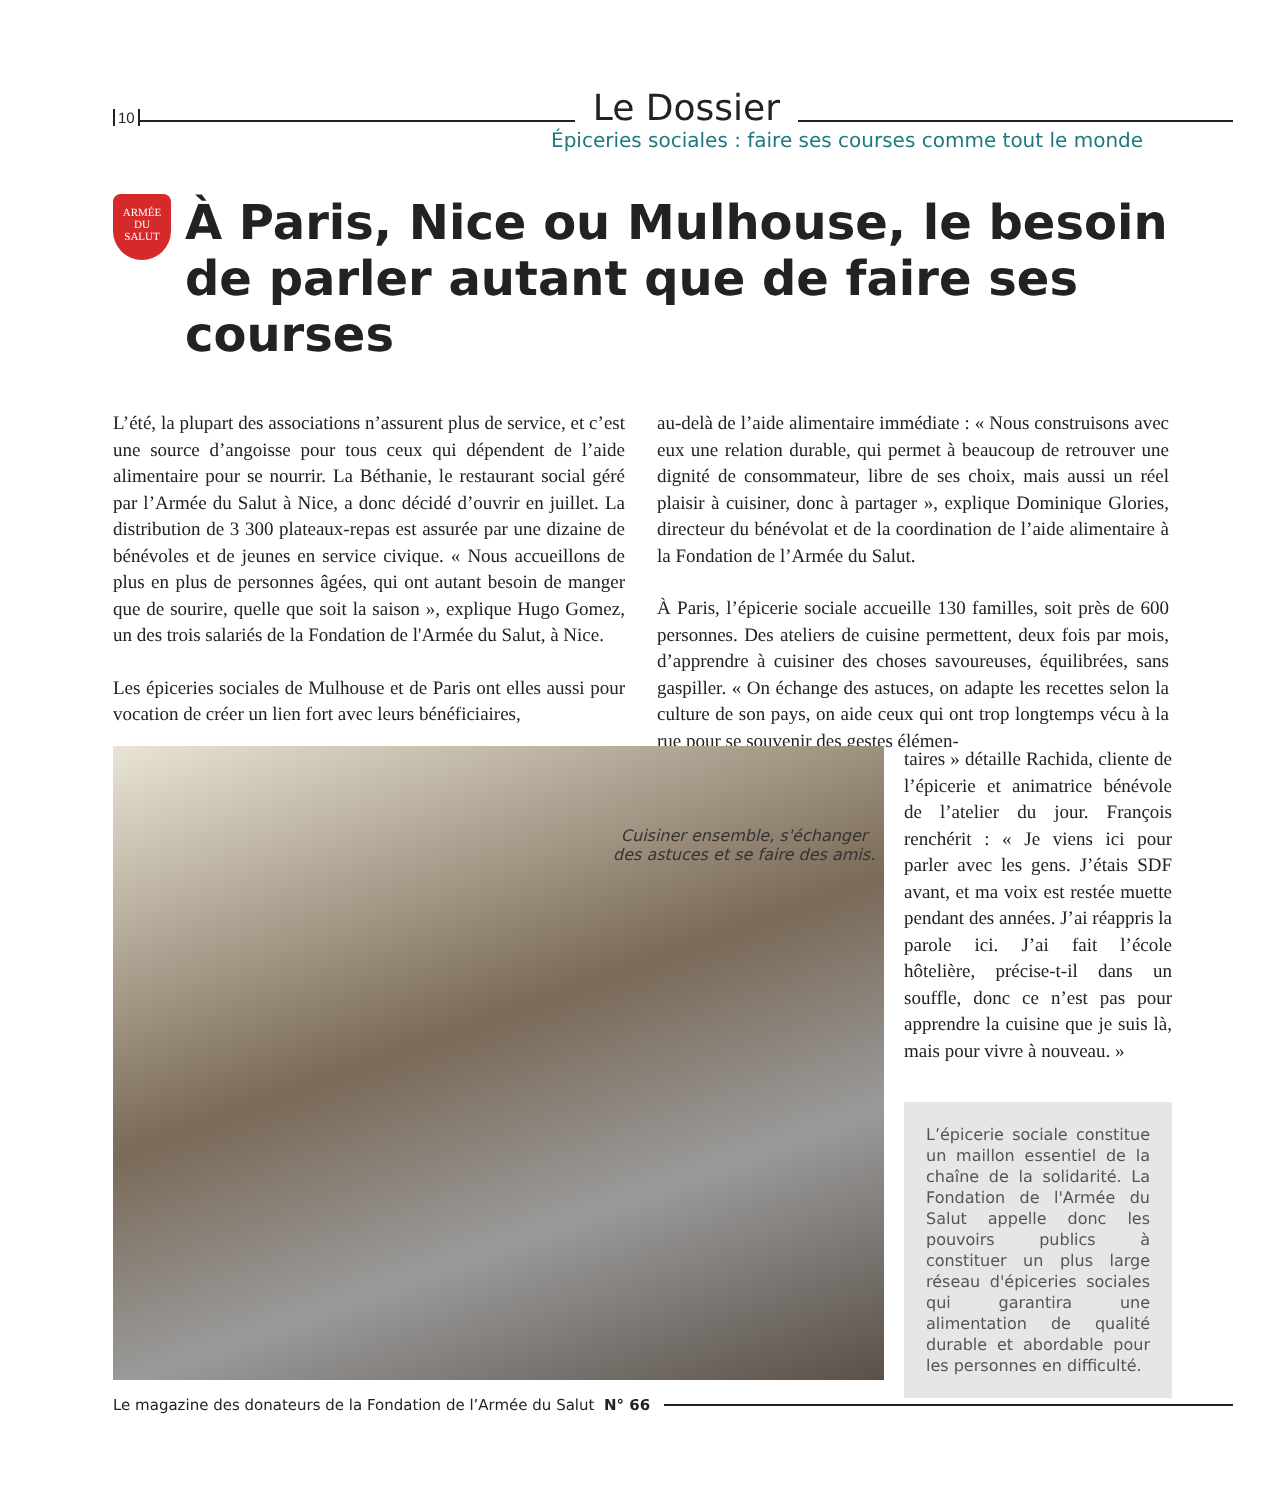10 Le Dossier
Épiceries sociales : faire ses courses comme tout le monde
ARMÉE
DU
SALUT
À Paris, Nice ou Mulhouse, le besoin de parler autant que de faire ses courses
L’été, la plupart des associations n’assurent plus de service, et c’est une source d’angoisse pour tous ceux qui dépendent de l’aide alimentaire pour se nourrir. La Béthanie, le restaurant social géré par l’Armée du Salut à Nice, a donc décidé d’ouvrir en juillet. La distribution de 3 300 plateaux-repas est assurée par une dizaine de bénévoles et de jeunes en service civique. « Nous accueillons de plus en plus de personnes âgées, qui ont autant besoin de manger que de sourire, quelle que soit la saison », explique Hugo Gomez, un des trois salariés de la Fondation de l'Armée du Salut, à Nice.
Les épiceries sociales de Mulhouse et de Paris ont elles aussi pour vocation de créer un lien fort avec leurs bénéficiaires,
au-delà de l’aide alimentaire immédiate : « Nous construisons avec eux une relation durable, qui permet à beaucoup de retrouver une dignité de consommateur, libre de ses choix, mais aussi un réel plaisir à cuisiner, donc à partager », explique Dominique Glories, directeur du bénévolat et de la coordination de l’aide alimentaire à la Fondation de l’Armée du Salut.
À Paris, l’épicerie sociale accueille 130 familles, soit près de 600 personnes. Des ateliers de cuisine permettent, deux fois par mois, d’apprendre à cuisiner des choses savoureuses, équilibrées, sans gaspiller. « On échange des astuces, on adapte les recettes selon la culture de son pays, on aide ceux qui ont trop longtemps vécu à la rue pour se souvenir des gestes élémen-
Cuisiner ensemble, s'échanger
des astuces et se faire des amis.
taires » détaille Rachida, cliente de l’épicerie et animatrice bénévole de l’atelier du jour. François renchérit : « Je viens ici pour parler avec les gens. J’étais SDF avant, et ma voix est restée muette pendant des années. J’ai réappris la parole ici. J’ai fait l’école hôtelière, précise-t-il dans un souffle, donc ce n’est pas pour apprendre la cuisine que je suis là, mais pour vivre à nouveau. »
L’épicerie sociale constitue un maillon essentiel de la chaîne de la solidarité. La Fondation de l'Armée du Salut appelle donc les pouvoirs publics à constituer un plus large réseau d'épiceries sociales qui garantira une alimentation de qualité durable et abordable pour les personnes en difficulté.
Le magazine des donateurs de la Fondation de l’Armée du Salut N° 66